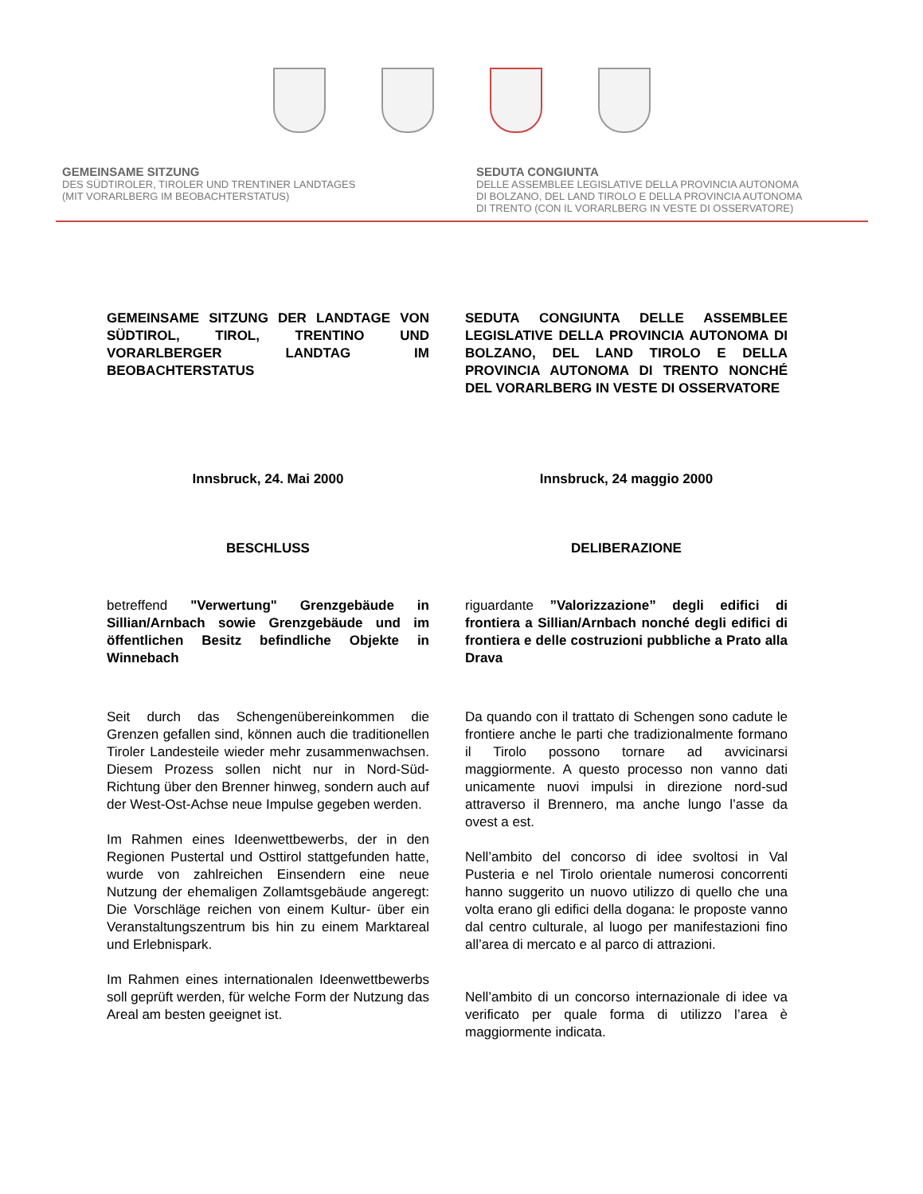GEMEINSAME SITZUNG
DES SÜDTIROLER, TIROLER UND TRENTINER LANDTAGES
(MIT VORARLBERG IM BEOBACHTERSTATUS)
SEDUTA CONGIUNTA
DELLE ASSEMBLEE LEGISLATIVE DELLA PROVINCIA AUTONOMA
DI BOLZANO, DEL LAND TIROLO E DELLA PROVINCIA AUTONOMA
DI TRENTO (CON IL VORARLBERG IN VESTE DI OSSERVATORE)
GEMEINSAME SITZUNG DER LANDTAGE VON SÜDTIROL, TIROL, TRENTINO UND VORARLBERGER LANDTAG IM BEOBACHTERSTATUS
Innsbruck, 24. Mai 2000
BESCHLUSS
betreffend "Verwertung" Grenzgebäude in Sillian/Arnbach sowie Grenzgebäude und im öffentlichen Besitz befindliche Objekte in Winnebach
Seit durch das Schengenübereinkommen die Grenzen gefallen sind, können auch die traditionellen Tiroler Landesteile wieder mehr zusammenwachsen. Diesem Prozess sollen nicht nur in Nord-Süd-Richtung über den Brenner hinweg, sondern auch auf der West-Ost-Achse neue Impulse gegeben werden.
Im Rahmen eines Ideenwettbewerbs, der in den Regionen Pustertal und Osttirol stattgefunden hatte, wurde von zahlreichen Einsendern eine neue Nutzung der ehemaligen Zollamtsgebäude angeregt: Die Vorschläge reichen von einem Kultur- über ein Veranstaltungszentrum bis hin zu einem Marktareal und Erlebnispark.
Im Rahmen eines internationalen Ideenwettbewerbs soll geprüft werden, für welche Form der Nutzung das Areal am besten geeignet ist.
SEDUTA CONGIUNTA DELLE ASSEMBLEE LEGISLATIVE DELLA PROVINCIA AUTONOMA DI BOLZANO, DEL LAND TIROLO E DELLA PROVINCIA AUTONOMA DI TRENTO NONCHÉ DEL VORARLBERG IN VESTE DI OSSERVATORE
Innsbruck, 24 maggio 2000
DELIBERAZIONE
riguardante ”Valorizzazione” degli edifici di frontiera a Sillian/Arnbach nonché degli edifici di frontiera e delle costruzioni pubbliche a Prato alla Drava
Da quando con il trattato di Schengen sono cadute le frontiere anche le parti che tradizionalmente formano il Tirolo possono tornare ad avvicinarsi maggiormente. A questo processo non vanno dati unicamente nuovi impulsi in direzione nord-sud attraverso il Brennero, ma anche lungo l’asse da ovest a est.
Nell’ambito del concorso di idee svoltosi in Val Pusteria e nel Tirolo orientale numerosi concorrenti hanno suggerito un nuovo utilizzo di quello che una volta erano gli edifici della dogana: le proposte vanno dal centro culturale, al luogo per manifestazioni fino all’area di mercato e al parco di attrazioni.
Nell’ambito di un concorso internazionale di idee va verificato per quale forma di utilizzo l’area è maggiormente indicata.